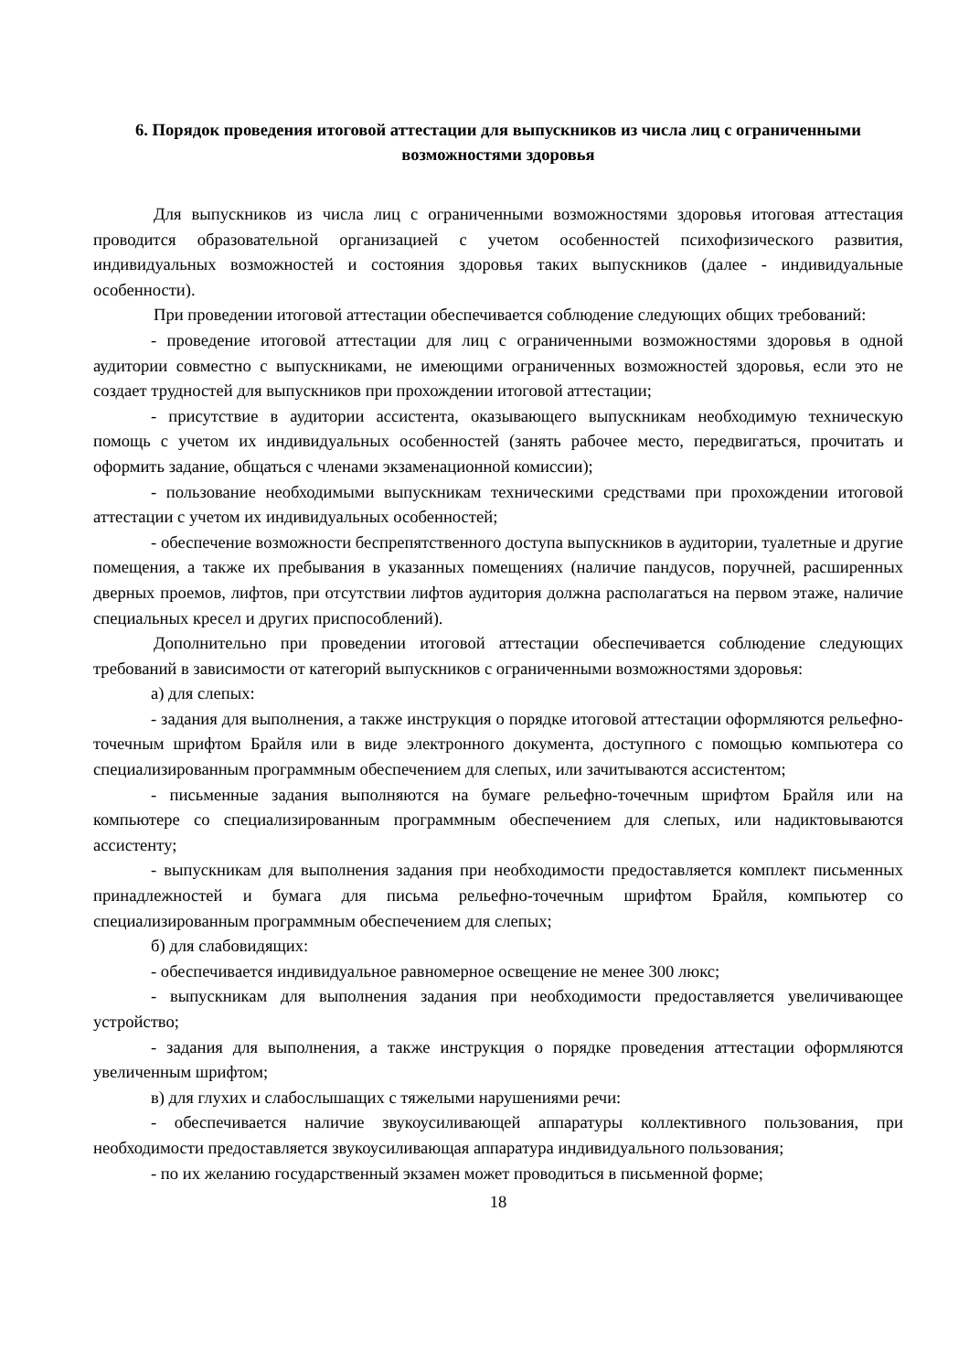6. Порядок проведения итоговой аттестации для выпускников из числа лиц с ограниченными возможностями здоровья
Для выпускников из числа лиц с ограниченными возможностями здоровья итоговая аттестация проводится образовательной организацией с учетом особенностей психофизического развития, индивидуальных возможностей и состояния здоровья таких выпускников (далее - индивидуальные особенности).
При проведении итоговой аттестации обеспечивается соблюдение следующих общих требований:
- проведение итоговой аттестации для лиц с ограниченными возможностями здоровья в одной аудитории совместно с выпускниками, не имеющими ограниченных возможностей здоровья, если это не создает трудностей для выпускников при прохождении итоговой аттестации;
- присутствие в аудитории ассистента, оказывающего выпускникам необходимую техническую помощь с учетом их индивидуальных особенностей (занять рабочее место, передвигаться, прочитать и оформить задание, общаться с членами экзаменационной комиссии);
- пользование необходимыми выпускникам техническими средствами при прохождении итоговой аттестации с учетом их индивидуальных особенностей;
- обеспечение возможности беспрепятственного доступа выпускников в аудитории, туалетные и другие помещения, а также их пребывания в указанных помещениях (наличие пандусов, поручней, расширенных дверных проемов, лифтов, при отсутствии лифтов аудитория должна располагаться на первом этаже, наличие специальных кресел и других приспособлений).
Дополнительно при проведении итоговой аттестации обеспечивается соблюдение следующих требований в зависимости от категорий выпускников с ограниченными возможностями здоровья:
а) для слепых:
- задания для выполнения, а также инструкция о порядке итоговой аттестации оформляются рельефно-точечным шрифтом Брайля или в виде электронного документа, доступного с помощью компьютера со специализированным программным обеспечением для слепых, или зачитываются ассистентом;
- письменные задания выполняются на бумаге рельефно-точечным шрифтом Брайля или на компьютере со специализированным программным обеспечением для слепых, или надиктовываются ассистенту;
- выпускникам для выполнения задания при необходимости предоставляется комплект письменных принадлежностей и бумага для письма рельефно-точечным шрифтом Брайля, компьютер со специализированным программным обеспечением для слепых;
б) для слабовидящих:
- обеспечивается индивидуальное равномерное освещение не менее 300 люкс;
- выпускникам для выполнения задания при необходимости предоставляется увеличивающее устройство;
- задания для выполнения, а также инструкция о порядке проведения аттестации оформляются увеличенным шрифтом;
в) для глухих и слабослышащих с тяжелыми нарушениями речи:
- обеспечивается наличие звукоусиливающей аппаратуры коллективного пользования, при необходимости предоставляется звукоусиливающая аппаратура индивидуального пользования;
- по их желанию государственный экзамен может проводиться в письменной форме;
18